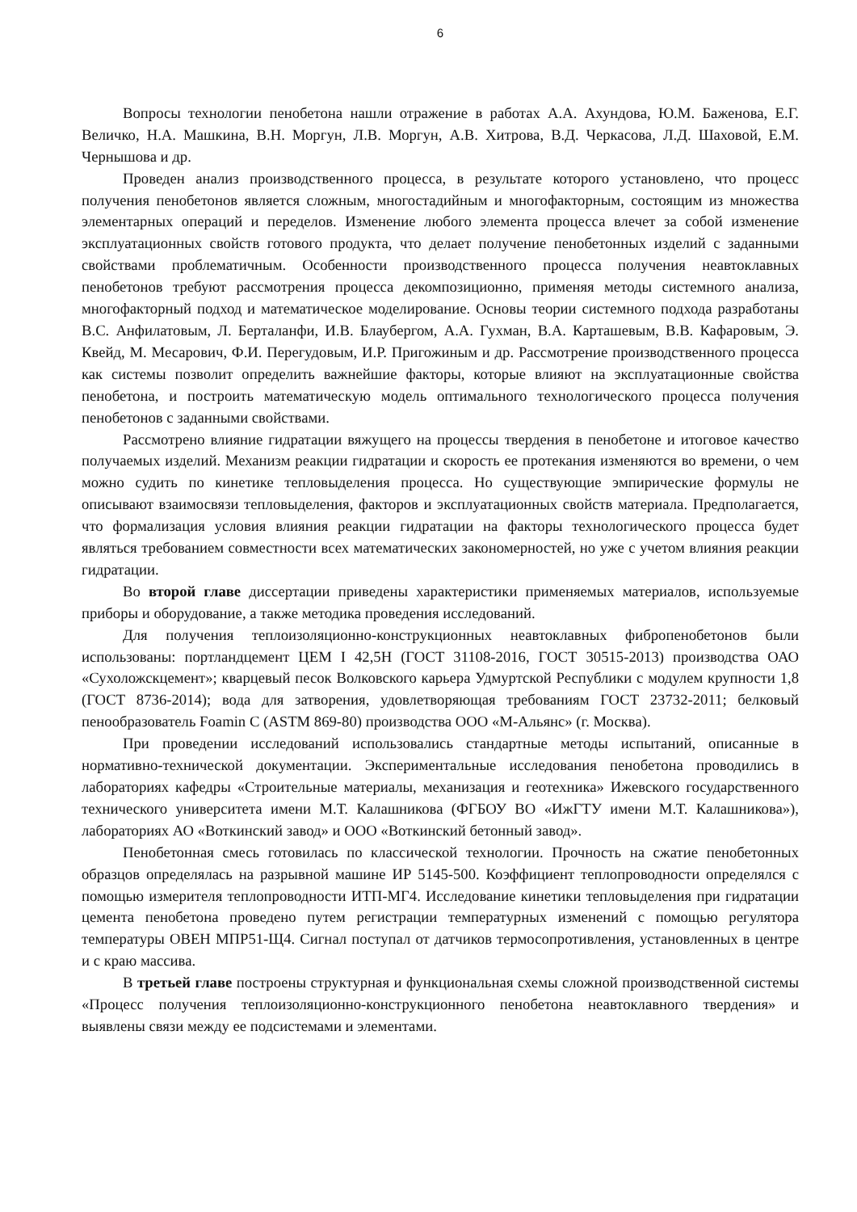6
Вопросы технологии пенобетона нашли отражение в работах А.А. Ахундова, Ю.М. Баженова, Е.Г. Величко, Н.А. Машкина, В.Н. Моргун, Л.В. Моргун, А.В. Хитрова, В.Д. Черкасова, Л.Д. Шаховой, Е.М. Чернышова и др.
Проведен анализ производственного процесса, в результате которого установлено, что процесс получения пенобетонов является сложным, многостадийным и многофакторным, состоящим из множества элементарных операций и переделов. Изменение любого элемента процесса влечет за собой изменение эксплуатационных свойств готового продукта, что делает получение пенобетонных изделий с заданными свойствами проблематичным. Особенности производственного процесса получения неавтоклавных пенобетонов требуют рассмотрения процесса декомпозиционно, применяя методы системного анализа, многофакторный подход и математическое моделирование. Основы теории системного подхода разработаны В.С. Анфилатовым, Л. Берталанфи, И.В. Блаубергом, А.А. Гухман, В.А. Карташевым, В.В. Кафаровым, Э. Квейд, М. Месарович, Ф.И. Перегудовым, И.Р. Пригожиным и др. Рассмотрение производственного процесса как системы позволит определить важнейшие факторы, которые влияют на эксплуатационные свойства пенобетона, и построить математическую модель оптимального технологического процесса получения пенобетонов с заданными свойствами.
Рассмотрено влияние гидратации вяжущего на процессы твердения в пенобетоне и итоговое качество получаемых изделий. Механизм реакции гидратации и скорость ее протекания изменяются во времени, о чем можно судить по кинетике тепловыделения процесса. Но существующие эмпирические формулы не описывают взаимосвязи тепловыделения, факторов и эксплуатационных свойств материала. Предполагается, что формализация условия влияния реакции гидратации на факторы технологического процесса будет являться требованием совместности всех математических закономерностей, но уже с учетом влияния реакции гидратации.
Во второй главе диссертации приведены характеристики применяемых материалов, используемые приборы и оборудование, а также методика проведения исследований.
Для получения теплоизоляционно-конструкционных неавтоклавных фибропенобетонов были использованы: портландцемент ЦЕМ I 42,5Н (ГОСТ 31108-2016, ГОСТ 30515-2013) производства ОАО «Сухоложскцемент»; кварцевый песок Волковского карьера Удмуртской Республики с модулем крупности 1,8 (ГОСТ 8736-2014); вода для затворения, удовлетворяющая требованиям ГОСТ 23732-2011; белковый пенообразователь Foamin C (ASTM 869-80) производства ООО «М-Альянс» (г. Москва).
При проведении исследований использовались стандартные методы испытаний, описанные в нормативно-технической документации. Экспериментальные исследования пенобетона проводились в лабораториях кафедры «Строительные материалы, механизация и геотехника» Ижевского государственного технического университета имени М.Т. Калашникова (ФГБОУ ВО «ИжГТУ имени М.Т. Калашникова»), лабораториях АО «Воткинский завод» и ООО «Воткинский бетонный завод».
Пенобетонная смесь готовилась по классической технологии. Прочность на сжатие пенобетонных образцов определялась на разрывной машине ИР 5145-500. Коэффициент теплопроводности определялся с помощью измерителя теплопроводности ИТП-МГ4. Исследование кинетики тепловыделения при гидратации цемента пенобетона проведено путем регистрации температурных изменений с помощью регулятора температуры ОВЕН МПР51-Щ4. Сигнал поступал от датчиков термосопротивления, установленных в центре и с краю массива.
В третьей главе построены структурная и функциональная схемы сложной производственной системы «Процесс получения теплоизоляционно-конструкционного пенобетона неавтоклавного твердения» и выявлены связи между ее подсистемами и элементами.